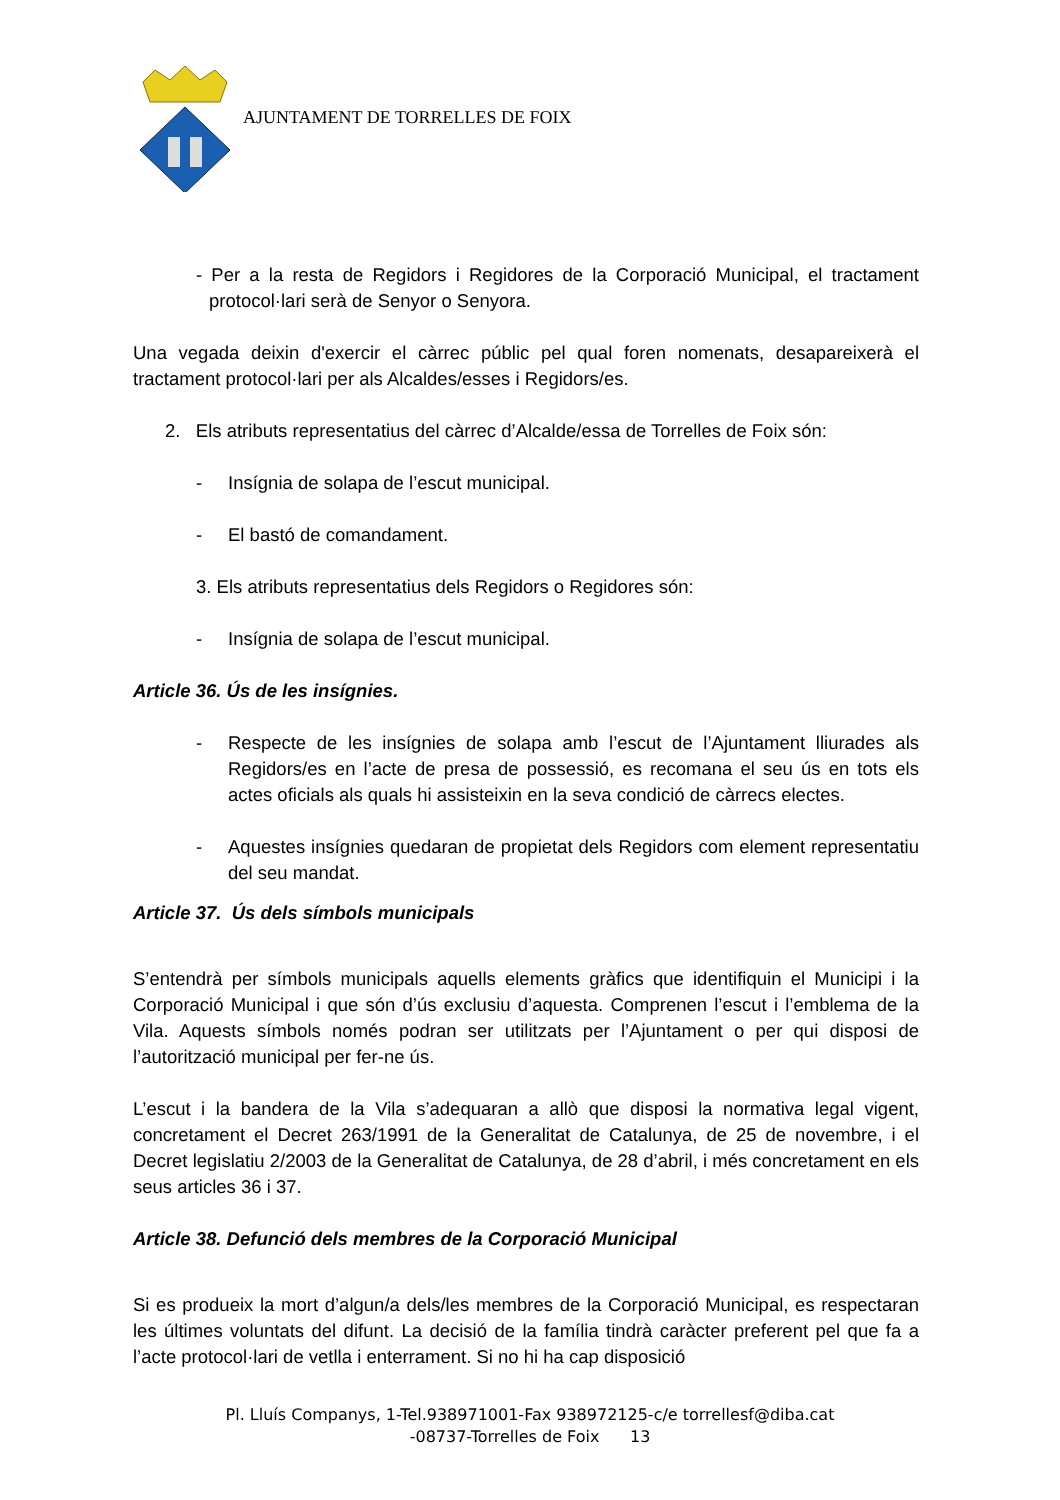AJUNTAMENT DE TORRELLES DE FOIX
- Per a la resta de Regidors i Regidores de la Corporació Municipal, el tractament protocol·lari serà de Senyor o Senyora.
Una vegada deixin d'exercir el càrrec públic pel qual foren nomenats, desapareixerà el tractament protocol·lari per als Alcaldes/esses i Regidors/es.
2. Els atributs representatius del càrrec d’Alcalde/essa de Torrelles de Foix són:
- Insígnia de solapa de l’escut municipal.
- El bastó de comandament.
3. Els atributs representatius dels Regidors o Regidores són:
- Insígnia de solapa de l’escut municipal.
Article 36. Ús de les insígnies.
- Respecte de les insígnies de solapa amb l’escut de l’Ajuntament lliurades als Regidors/es en l’acte de presa de possessió, es recomana el seu ús en tots els actes oficials als quals hi assisteixin en la seva condició de càrrecs electes.
- Aquestes insígnies quedaran de propietat dels Regidors com element representatiu del seu mandat.
Article 37. Ús dels símbols municipals
S’entendrà per símbols municipals aquells elements gràfics que identifiquin el Municipi i la Corporació Municipal i que són d’ús exclusiu d’aquesta. Comprenen l’escut i l’emblema de la Vila. Aquests símbols només podran ser utilitzats per l’Ajuntament o per qui disposi de l’autorització municipal per fer-ne ús.
L’escut i la bandera de la Vila s’adequaran a allò que disposi la normativa legal vigent, concretament el Decret 263/1991 de la Generalitat de Catalunya, de 25 de novembre, i el Decret legislatiu 2/2003 de la Generalitat de Catalunya, de 28 d’abril, i més concretament en els seus articles 36 i 37.
Article 38. Defunció dels membres de la Corporació Municipal
Si es produeix la mort d’algun/a dels/les membres de la Corporació Municipal, es respectaran les últimes voluntats del difunt. La decisió de la família tindrà caràcter preferent pel que fa a l’acte protocol·lari de vetlla i enterrament. Si no hi ha cap disposició
Pl. Lluís Companys, 1-Tel.938971001-Fax 938972125-c/e torrellesf@diba.cat
-08737-Torrelles de Foix 13